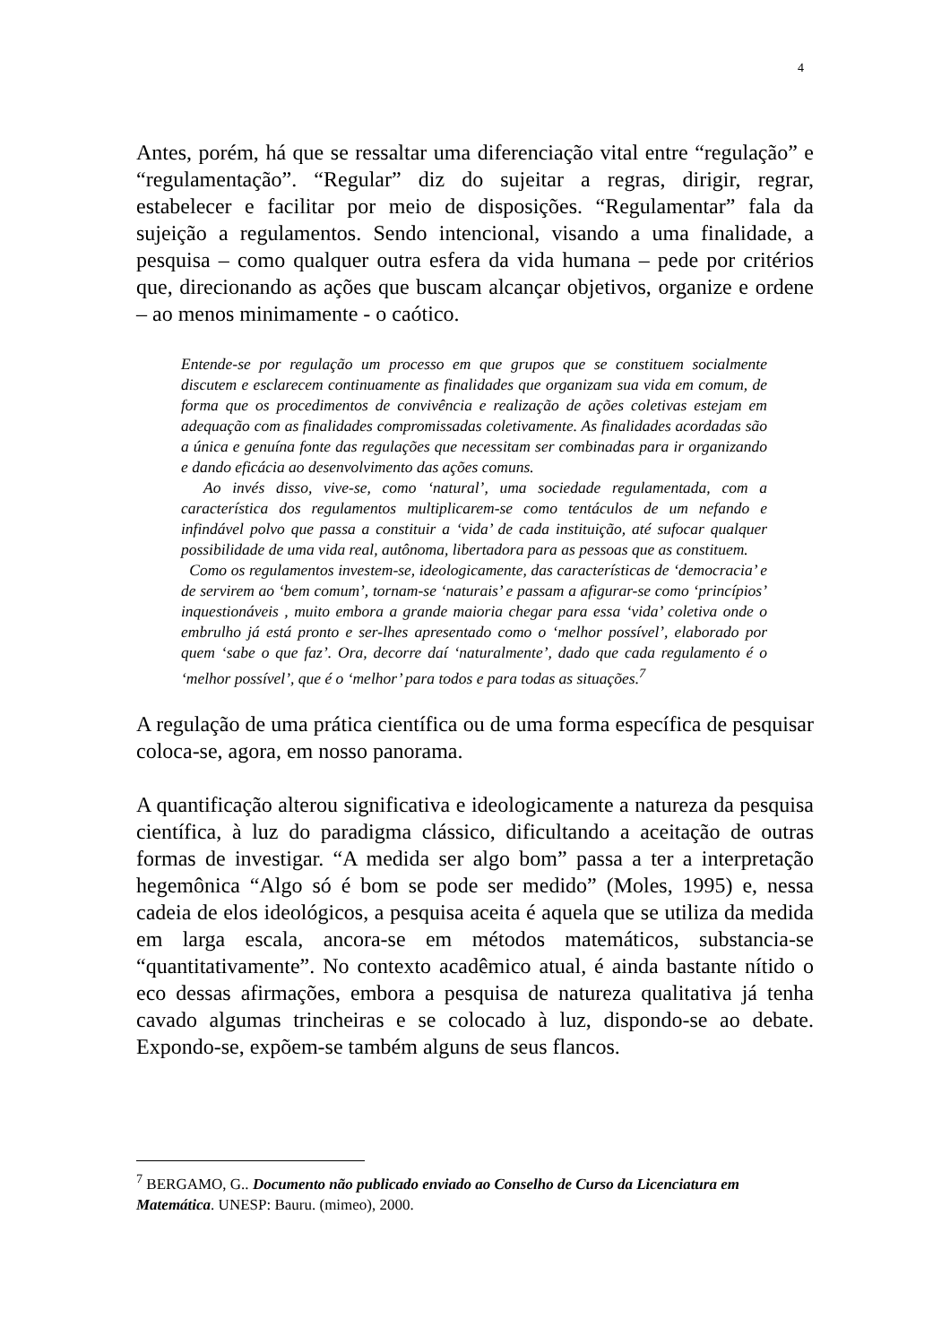4
Antes, porém, há que se ressaltar uma diferenciação vital entre “regulação” e “regulamentação”. “Regular” diz do sujeitar a regras, dirigir, regrar, estabelecer e facilitar por meio de disposições. “Regulamentar” fala da sujeição a regulamentos. Sendo intencional, visando a uma finalidade, a pesquisa – como qualquer outra esfera da vida humana – pede por critérios que, direcionando as ações que buscam alcançar objetivos, organize e ordene – ao menos minimamente - o caótico.
Entende-se por regulação um processo em que grupos que se constituem socialmente discutem e esclarecem continuamente as finalidades que organizam sua vida em comum, de forma que os procedimentos de convivência e realização de ações coletivas estejam em adequação com as finalidades compromissadas coletivamente. As finalidades acordadas são a única e genuína fonte das regulações que necessitam ser combinadas para ir organizando e dando eficácia ao desenvolvimento das ações comuns.
Ao invés disso, vive-se, como ‘natural’, uma sociedade regulamentada, com a característica dos regulamentos multiplicarem-se como tentáculos de um nefando e infindável polvo que passa a constituir a ‘vida’ de cada instituição, até sufocar qualquer possibilidade de uma vida real, autônoma, libertadora para as pessoas que as constituem.
Como os regulamentos investem-se, ideologicamente, das características de ‘democracia’ e de servirem ao ‘bem comum’, tornam-se ‘naturais’ e passam a afigurar-se como ‘princípios’ inquestionáveis , muito embora a grande maioria chegar para essa ‘vida’ coletiva onde o embrulho já está pronto e ser-lhes apresentado como o ‘melhor possível’, elaborado por quem ‘sabe o que faz’. Ora, decorre daí ‘naturalmente’, dado que cada regulamento é o ‘melhor possível’, que é o ‘melhor’ para todos e para todas as situações.<sup>7</sup>
A regulação de uma prática científica ou de uma forma específica de pesquisar coloca-se, agora, em nosso panorama.
A quantificação alterou significativa e ideologicamente a natureza da pesquisa científica, à luz do paradigma clássico, dificultando a aceitação de outras formas de investigar. “A medida ser algo bom” passa a ter a interpretação hegemônica “Algo só é bom se pode ser medido” (Moles, 1995) e, nessa cadeia de elos ideológicos, a pesquisa aceita é aquela que se utiliza da medida em larga escala, ancora-se em métodos matemáticos, substancia-se “quantitativamente”. No contexto acadêmico atual, é ainda bastante nítido o eco dessas afirmações, embora a pesquisa de natureza qualitativa já tenha cavado algumas trincheiras e se colocado à luz, dispondo-se ao debate. Expondo-se, expõem-se também alguns de seus flancos.
<sup>7</sup> BERGAMO, G.. Documento não publicado enviado ao Conselho de Curso da Licenciatura em Matemática. UNESP: Bauru. (mimeo), 2000.